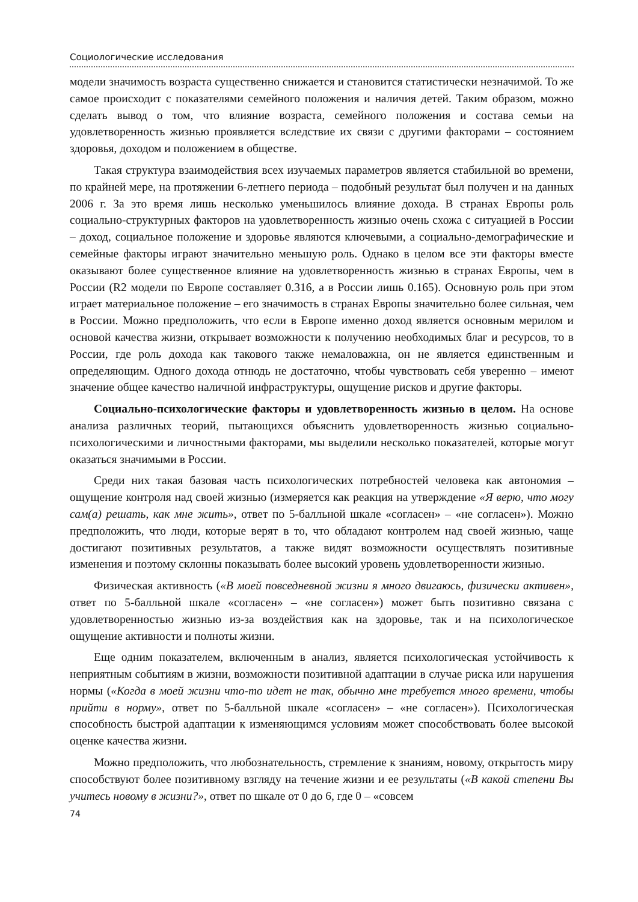Социологические исследования
модели значимость возраста существенно снижается и становится статистически незначимой. То же самое происходит с показателями семейного положения и наличия детей. Таким образом, можно сделать вывод о том, что влияние возраста, семейного положения и состава семьи на удовлетворенность жизнью проявляется вследствие их связи с другими факторами – состоянием здоровья, доходом и положением в обществе.
Такая структура взаимодействия всех изучаемых параметров является стабильной во времени, по крайней мере, на протяжении 6-летнего периода – подобный результат был получен и на данных 2006 г. За это время лишь несколько уменьшилось влияние дохода. В странах Европы роль социально-структурных факторов на удовлетворенность жизнью очень схожа с ситуацией в России – доход, социальное положение и здоровье являются ключевыми, а социально-демографические и семейные факторы играют значительно меньшую роль. Однако в целом все эти факторы вместе оказывают более существенное влияние на удовлетворенность жизнью в странах Европы, чем в России (R2 модели по Европе составляет 0.316, а в России лишь 0.165). Основную роль при этом играет материальное положение – его значимость в странах Европы значительно более сильная, чем в России. Можно предположить, что если в Европе именно доход является основным мерилом и основой качества жизни, открывает возможности к получению необходимых благ и ресурсов, то в России, где роль дохода как такового также немаловажна, он не является единственным и определяющим. Одного дохода отнюдь не достаточно, чтобы чувствовать себя уверенно – имеют значение общее качество наличной инфраструктуры, ощущение рисков и другие факторы.
Социально-психологические факторы и удовлетворенность жизнью в целом. На основе анализа различных теорий, пытающихся объяснить удовлетворенность жизнью социально-психологическими и личностными факторами, мы выделили несколько показателей, которые могут оказаться значимыми в России.
Среди них такая базовая часть психологических потребностей человека как автономия – ощущение контроля над своей жизнью (измеряется как реакция на утверждение «Я верю, что могу сам(а) решать, как мне жить», ответ по 5-балльной шкале «согласен» – «не согласен»). Можно предположить, что люди, которые верят в то, что обладают контролем над своей жизнью, чаще достигают позитивных результатов, а также видят возможности осуществлять позитивные изменения и поэтому склонны показывать более высокий уровень удовлетворенности жизнью.
Физическая активность («В моей повседневной жизни я много двигаюсь, физически активен», ответ по 5-балльной шкале «согласен» – «не согласен») может быть позитивно связана с удовлетворенностью жизнью из-за воздействия как на здоровье, так и на психологическое ощущение активности и полноты жизни.
Еще одним показателем, включенным в анализ, является психологическая устойчивость к неприятным событиям в жизни, возможности позитивной адаптации в случае риска или нарушения нормы («Когда в моей жизни что-то идет не так, обычно мне требуется много времени, чтобы прийти в норму», ответ по 5-балльной шкале «согласен» – «не согласен»). Психологическая способность быстрой адаптации к изменяющимся условиям может способствовать более высокой оценке качества жизни.
Можно предположить, что любознательность, стремление к знаниям, новому, открытость миру способствуют более позитивному взгляду на течение жизни и ее результаты («В какой степени Вы учитесь новому в жизни?», ответ по шкале от 0 до 6, где 0 – «совсем
74